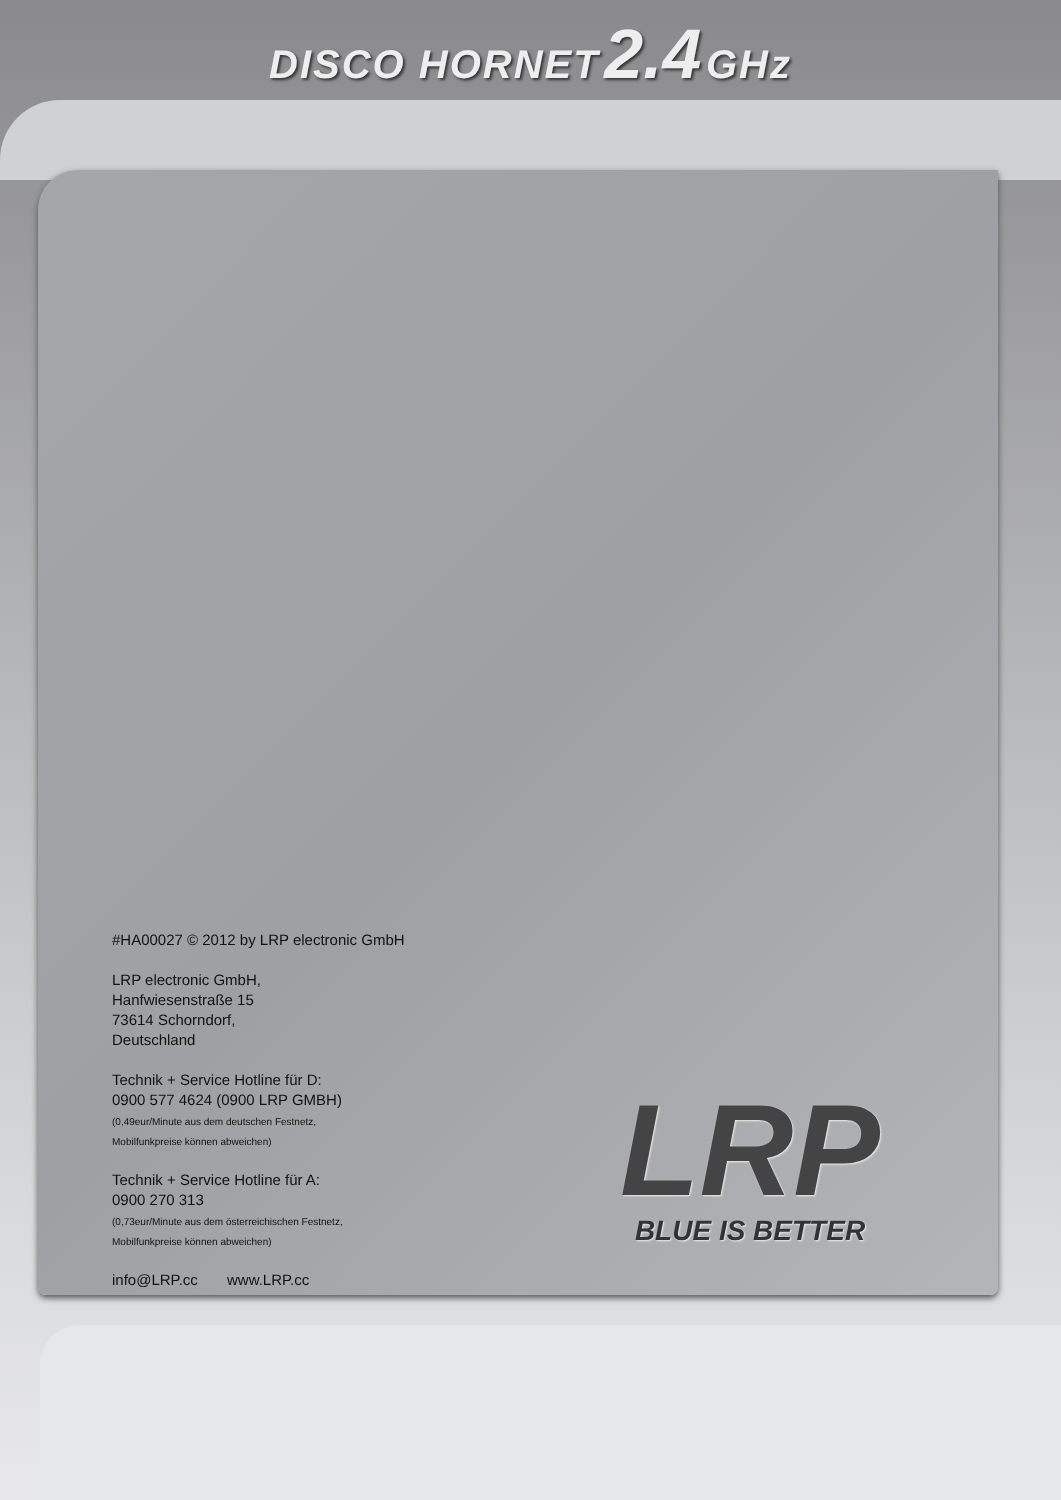DISCO HORNET 2.4 GHz
#HA00027 © 2012 by LRP electronic GmbH
LRP electronic GmbH,
Hanfwiesenstraße 15
73614 Schorndorf,
Deutschland
Technik + Service Hotline für D:
0900 577 4624 (0900 LRP GMBH)
(0,49eur/Minute aus dem deutschen Festnetz,
Mobilfunkpreise können abweichen)
Technik + Service Hotline für A:
0900 270 313
(0,73eur/Minute aus dem österreichischen Festnetz,
Mobilfunkpreise können abweichen)
info@LRP.cc www.LRP.cc
LRP
BLUE IS BETTER